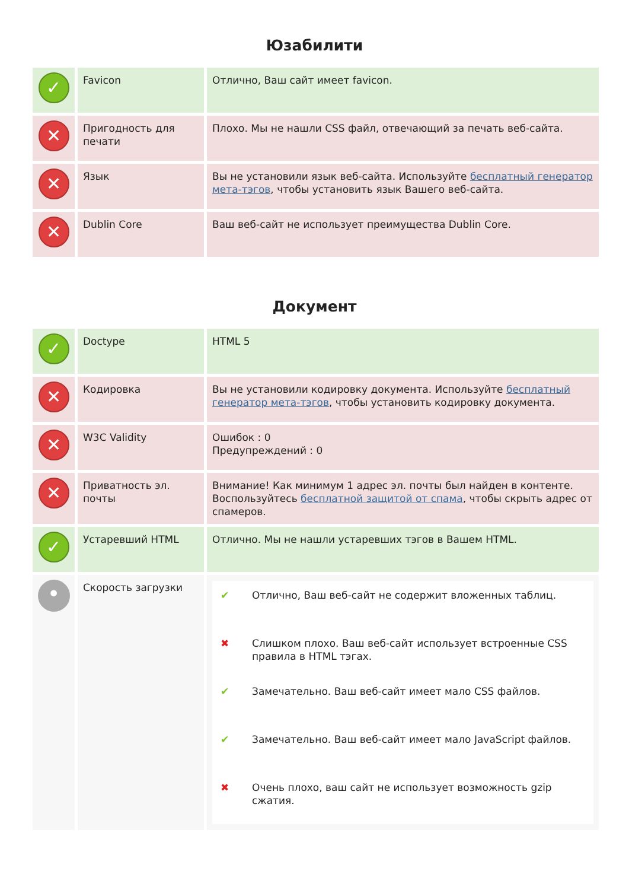Юзабилити
| ✓ | Favicon | Отлично, Ваш сайт имеет favicon. |
| ✕ | Пригодность для печати | Плохо. Мы не нашли CSS файл, отвечающий за печать веб-сайта. |
| ✕ | Язык | Вы не установили язык веб-сайта. Используйте бесплатный генератор мета-тэгов , чтобы установить язык Вашего веб-сайта. |
| ✕ | Dublin Core | Ваш веб-сайт не использует преимущества Dublin Core. |
Документ
| ✓ | Doctype | HTML 5 |
| ✕ | Кодировка | Вы не установили кодировку документа. Используйте бесплатный генератор мета-тэгов , чтобы установить кодировку документа. |
| ✕ | W3C Validity | Ошибок : 0 Предупреждений : 0 |
| ✕ | Приватность эл. почты | Внимание! Как минимум 1 адрес эл. почты был найден в контенте. Воспользуйтесь бесплатной защитой от спама , чтобы скрыть адрес от спамеров. |
| ✓ | Устаревший HTML | Отлично. Мы не нашли устаревших тэгов в Вашем HTML. |
| • | Скорость загрузки | / ✔ / Отлично, Ваш веб-сайт не содержит вложенных таблиц. / / ✖ / Слишком плохо. Ваш веб-сайт использует встроенные CSS правила в HTML тэгах. / / ✔ / Замечательно. Ваш веб-сайт имеет мало CSS файлов. / / ✔ / Замечательно. Ваш веб-сайт имеет мало JavaScript файлов. / / ✖ / Очень плохо, ваш сайт не использует возможность gzip сжатия. / |